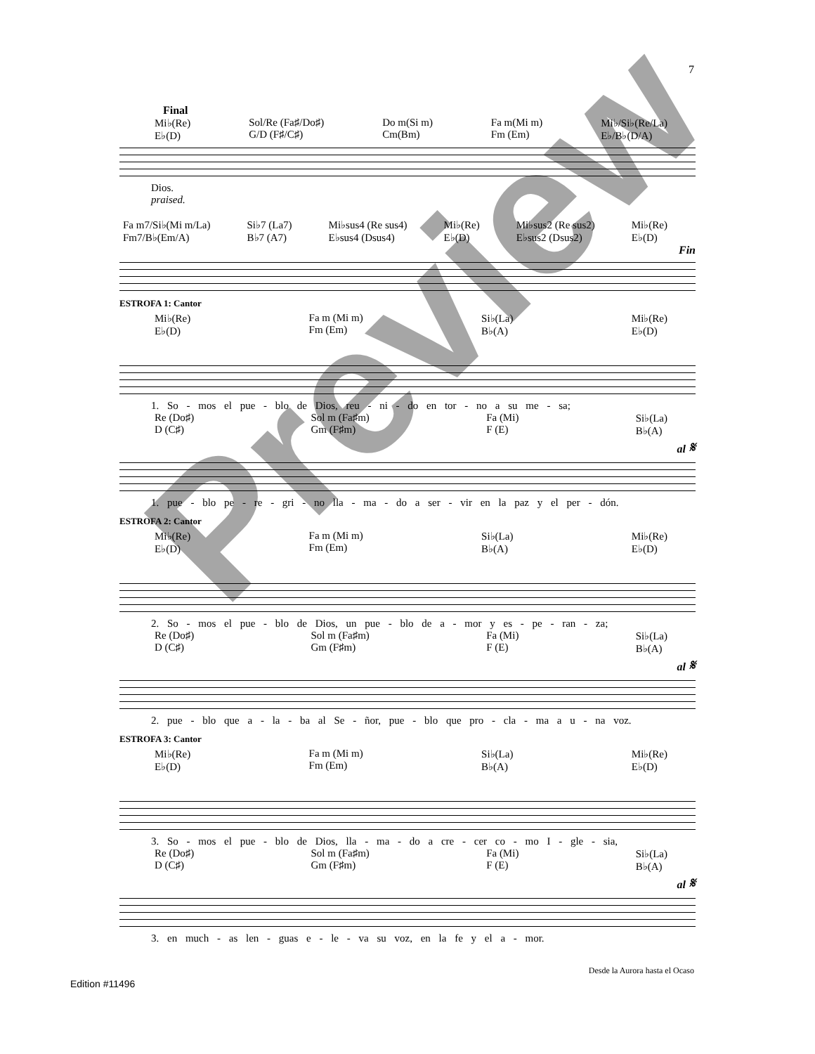7
Final
Mi♭(Re)
E♭(D) Sol/Re (Fa♯/Do♯)
G/D (F♯/C♯) Do m(Si m)
Cm(Bm) Fa m(Mi m)
Fm (Em) Mi♭/Si♭(Re/La)
E♭/B♭(D/A)
Dios.
praised.
Fa m7/Si♭(Mi m/La)
Fm7/B♭(Em/A) Si♭7 (La7)
B♭7 (A7) Mi♭sus4 (Re sus4)
E♭sus4 (Dsus4) Mi♭(Re)
E♭(D) Mi♭sus2 (Re sus2)
E♭sus2 (Dsus2) Mi♭(Re)
E♭(D)
Fin
ESTROFA 1: Cantor
Mi♭(Re)
E♭(D) Fa m (Mi m)
Fm (Em) Si♭(La)
B♭(A) Mi♭(Re)
E♭(D)
1. So - mos el pue - blo de Dios, reu - ni - do en tor - no a su me - sa;
Re (Do♯)
D (C♯) Sol m (Fa♯m)
Gm (F♯m) Fa (Mi)
F (E) Si♭(La)
B♭(A)
al 𝄋
1. pue - blo pe - re - gri - no lla - ma - do a ser - vir en la paz y el per - dón.
ESTROFA 2: Cantor
Mi♭(Re)
E♭(D) Fa m (Mi m)
Fm (Em) Si♭(La)
B♭(A) Mi♭(Re)
E♭(D)
2. So - mos el pue - blo de Dios, un pue - blo de a - mor y es - pe - ran - za;
Re (Do♯)
D (C♯) Sol m (Fa♯m)
Gm (F♯m) Fa (Mi)
F (E) Si♭(La)
B♭(A)
al 𝄋
2. pue - blo que a - la - ba al Se - ñor, pue - blo que pro - cla - ma a u - na voz.
ESTROFA 3: Cantor
Mi♭(Re)
E♭(D) Fa m (Mi m)
Fm (Em) Si♭(La)
B♭(A) Mi♭(Re)
E♭(D)
3. So - mos el pue - blo de Dios, lla - ma - do a cre - cer co - mo I - gle - sia,
Re (Do♯)
D (C♯) Sol m (Fa♯m)
Gm (F♯m) Fa (Mi)
F (E) Si♭(La)
B♭(A)
al 𝄋
3. en much - as len - guas e - le - va su voz, en la fe y el a - mor.
Desde la Aurora hasta el Ocaso
Edition #11496
Preview